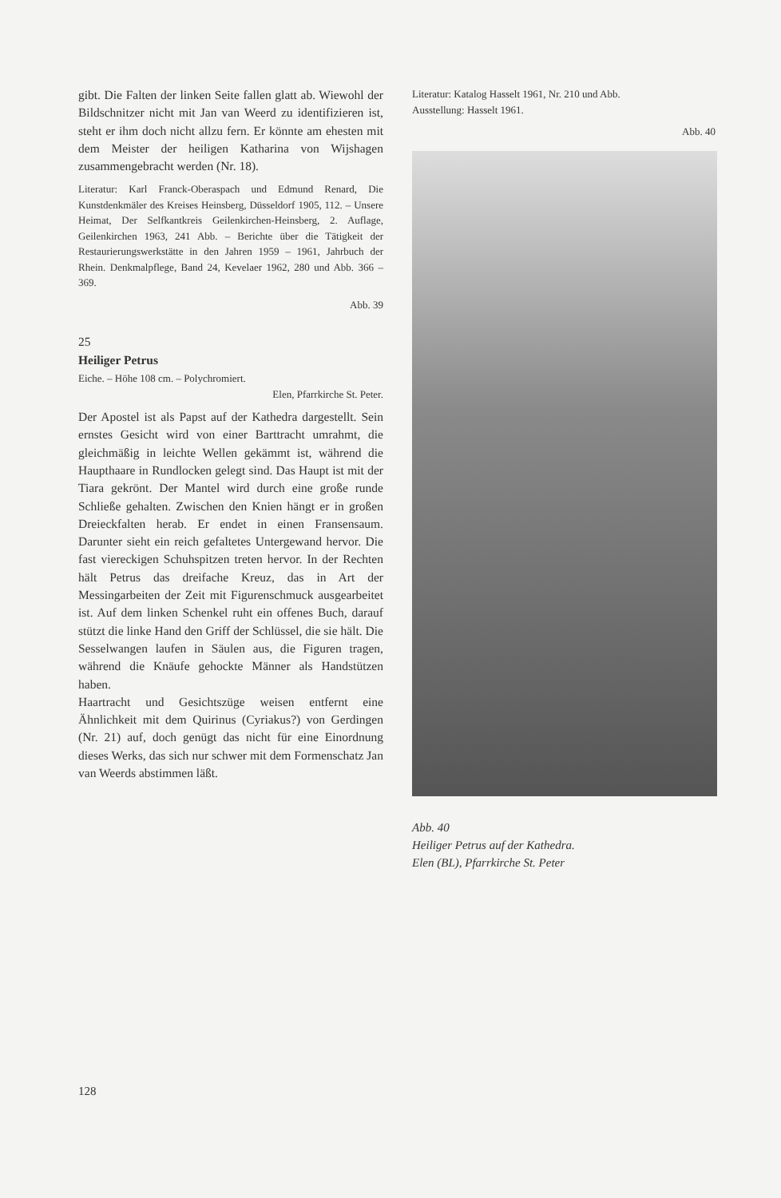gibt. Die Falten der linken Seite fallen glatt ab. Wiewohl der Bildschnitzer nicht mit Jan van Weerd zu identifizieren ist, steht er ihm doch nicht allzu fern. Er könnte am ehesten mit dem Meister der heiligen Katharina von Wijshagen zusammengebracht werden (Nr. 18).
Literatur: Karl Franck-Oberaspach und Edmund Renard, Die Kunstdenkmäler des Kreises Heinsberg, Düsseldorf 1905, 112. – Unsere Heimat, Der Selfkantkreis Geilenkirchen-Heinsberg, 2. Auflage, Geilenkirchen 1963, 241 Abb. – Berichte über die Tätigkeit der Restaurierungswerkstätte in den Jahren 1959 – 1961, Jahrbuch der Rhein. Denkmalpflege, Band 24, Kevelaer 1962, 280 und Abb. 366 – 369.
Abb. 39
25
Heiliger Petrus
Eiche. – Höhe 108 cm. – Polychromiert.
Elen, Pfarrkirche St. Peter.
Der Apostel ist als Papst auf der Kathedra dargestellt. Sein ernstes Gesicht wird von einer Barttracht umrahmt, die gleichmäßig in leichte Wellen gekämmt ist, während die Haupthaare in Rundlocken gelegt sind. Das Haupt ist mit der Tiara gekrönt. Der Mantel wird durch eine große runde Schließe gehalten. Zwischen den Knien hängt er in großen Dreieckfalten herab. Er endet in einen Fransensaum. Darunter sieht ein reich gefaltetes Untergewand hervor. Die fast viereckigen Schuhspitzen treten hervor. In der Rechten hält Petrus das dreifache Kreuz, das in Art der Messingarbeiten der Zeit mit Figurenschmuck ausgearbeitet ist. Auf dem linken Schenkel ruht ein offenes Buch, darauf stützt die linke Hand den Griff der Schlüssel, die sie hält. Die Sesselwangen laufen in Säulen aus, die Figuren tragen, während die Knäufe gehockte Männer als Handstützen haben.
Haartracht und Gesichtszüge weisen entfernt eine Ähnlichkeit mit dem Quirinus (Cyriakus?) von Gerdingen (Nr. 21) auf, doch genügt das nicht für eine Einordnung dieses Werks, das sich nur schwer mit dem Formenschatz Jan van Weerds abstimmen läßt.
Literatur: Katalog Hasselt 1961, Nr. 210 und Abb.
Ausstellung: Hasselt 1961.
Abb. 40
Abb. 40
Heiliger Petrus auf der Kathedra.
Elen (BL), Pfarrkirche St. Peter
128